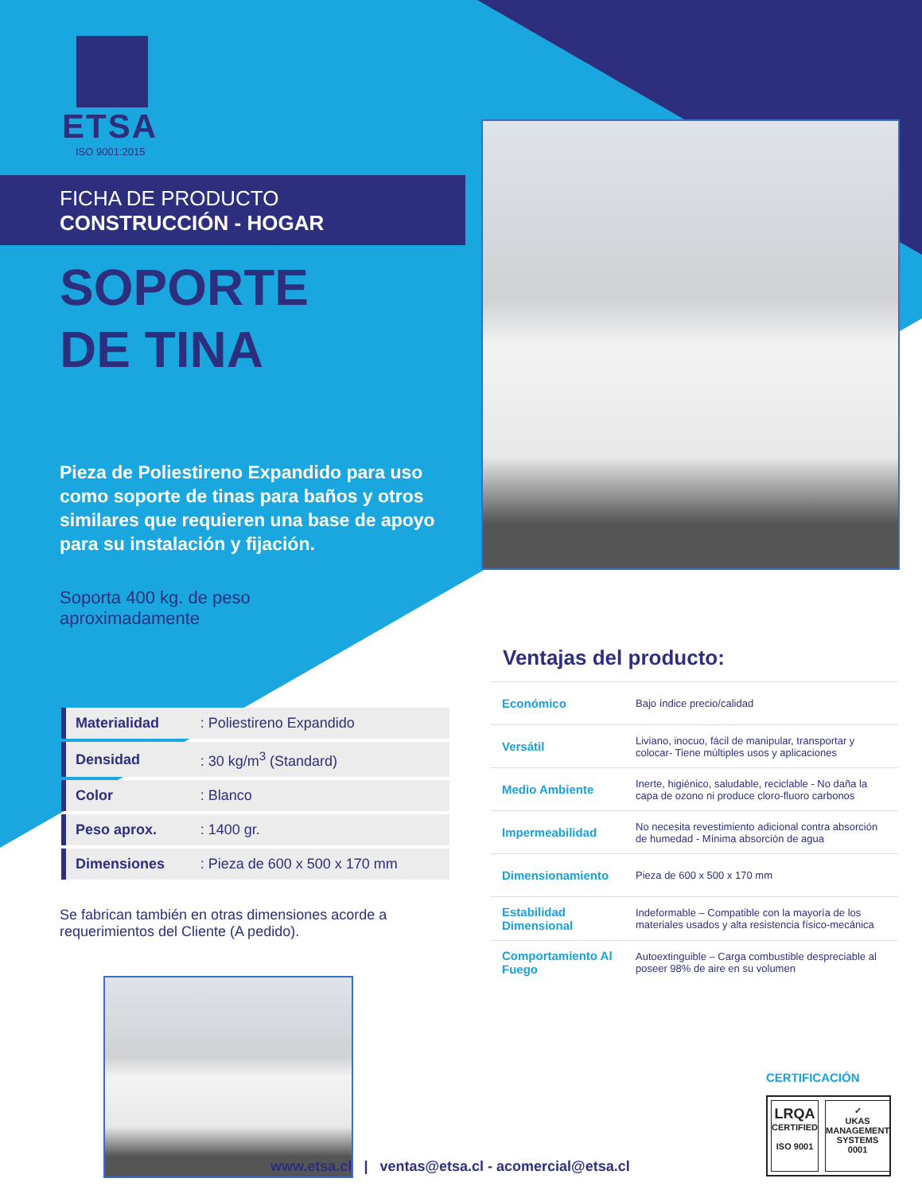ETSA
ISO 9001:2015
FICHA DE PRODUCTO
CONSTRUCCIÓN - HOGAR
SOPORTE
DE TINA
Pieza de Poliestireno Expandido para uso como soporte de tinas para baños y otros similares que requieren una base de apoyo para su instalación y fijación.
Soporta 400 kg. de peso
aproximadamente
| Materialidad | : Poliestireno Expandido |
| Densidad | : 30 kg/m<sup>3</sup> (Standard) |
| Color | : Blanco |
| Peso aprox. | : 1400 gr. |
| Dimensiones | : Pieza de 600 x 500 x 170 mm |
Se fabrican también en otras dimensiones acorde a requerimientos del Cliente (A pedido).
Ventajas del producto:
| Económico | Bajo índice precio/calidad |
| Versátil | Liviano, inocuo, fácil de manipular, transportar y colocar- Tiene múltiples usos y aplicaciones |
| Medio Ambiente | Inerte, higiénico, saludable, reciclable - No daña la capa de ozono ni produce cloro-fluoro carbonos |
| Impermeabilidad | No necesita revestimiento adicional contra absorción de humedad - Mínima absorción de agua |
| Dimensionamiento | Pieza de 600 x 500 x 170 mm |
| Estabilidad Dimensional | Indeformable – Compatible con la mayoría de los materiales usados y alta resistencia físico-mecánica |
| Comportamiento Al Fuego | Autoextinguible – Carga combustible despreciable al poseer 98% de aire en su volumen |
CERTIFICACIÓN
LRQA
CERTIFIED
ISO 9001
✓
UKAS
MANAGEMENT SYSTEMS
0001
www.etsa.cl | ventas@etsa.cl - acomercial@etsa.cl